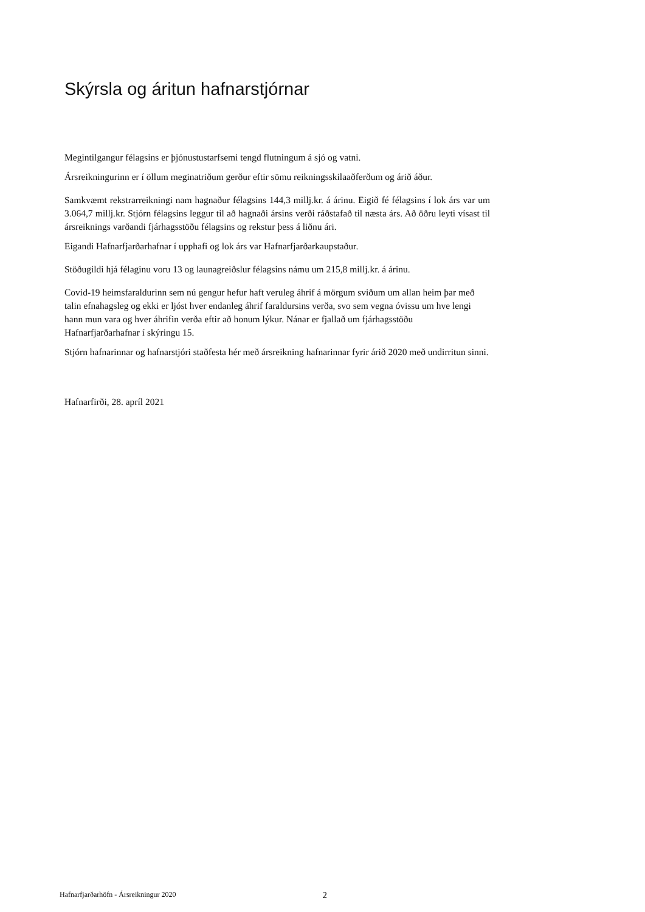Skýrsla og áritun hafnarstjórnar
Megintilgangur félagsins er þjónustustarfsemi tengd flutningum á sjó og vatni.
Ársreikningurinn er í öllum meginatriðum gerður eftir sömu reikningsskilaaðferðum og árið áður.
Samkvæmt rekstrarreikningi nam hagnaður félagsins 144,3 millj.kr. á árinu. Eigið fé félagsins í lok árs var um 3.064,7 millj.kr. Stjórn félagsins leggur til að hagnaði ársins verði ráðstafað til næsta árs. Að öðru leyti vísast til ársreiknings varðandi fjárhagsstöðu félagsins og rekstur þess á liðnu ári.
Eigandi Hafnarfjarðarhafnar í upphafi og lok árs var Hafnarfjarðarkaupstaður.
Stöðugildi hjá félaginu voru 13 og launagreiðslur félagsins námu um 215,8 millj.kr. á árinu.
Covid-19 heimsfaraldurinn sem nú gengur hefur haft veruleg áhrif á mörgum sviðum um allan heim þar með talin efnahagsleg og ekki er ljóst hver endanleg áhrif faraldursins verða, svo sem vegna óvissu um hve lengi hann mun vara og hver áhrifin verða eftir að honum lýkur. Nánar er fjallað um fjárhagsstöðu Hafnarfjarðarhafnar í skýringu 15.
Stjórn hafnarinnar og hafnarstjóri staðfesta hér með ársreikning hafnarinnar fyrir árið 2020 með undirritun sinni.
Hafnarfirði, 28. apríl 2021
Hafnarfjarðarhöfn - Ársreikningur 2020 2